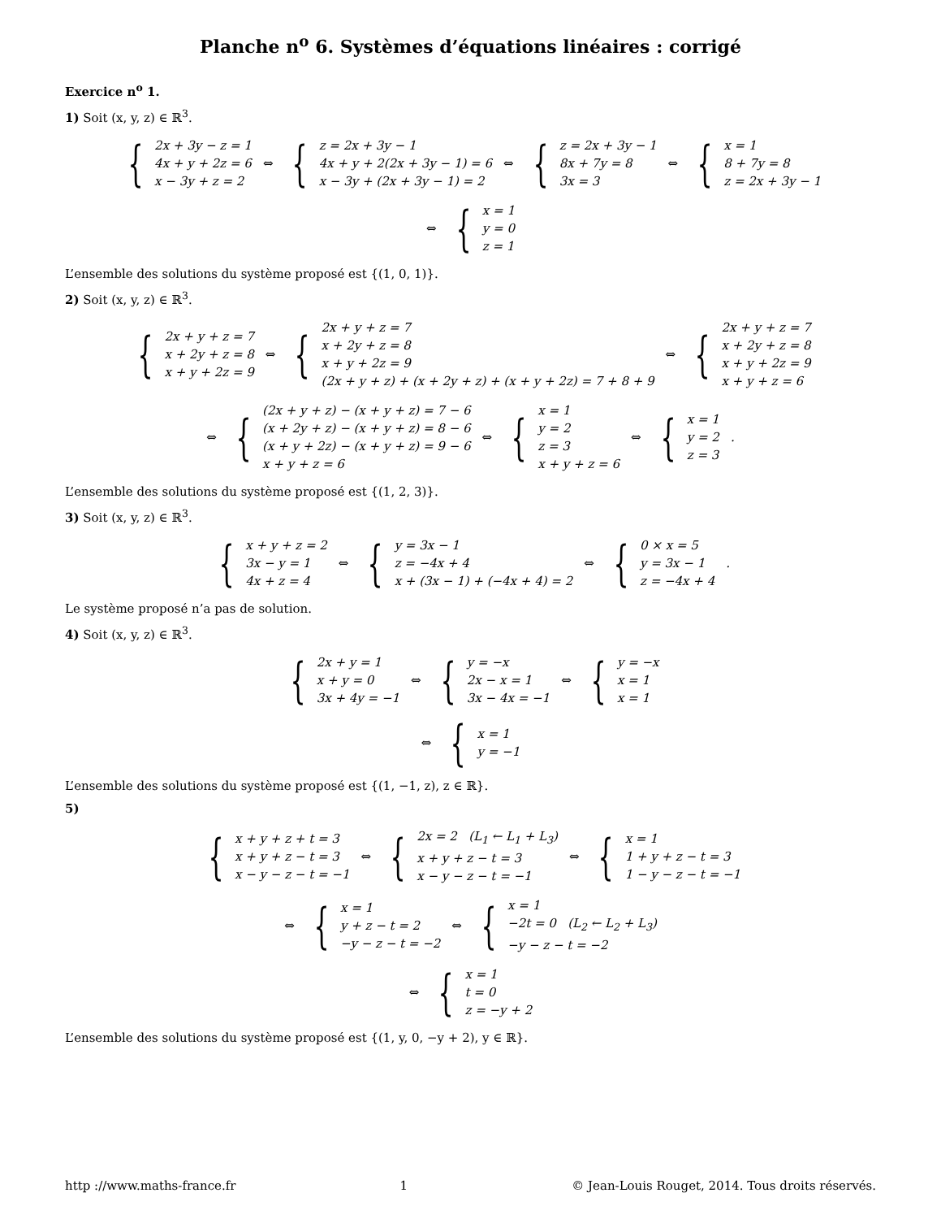Planche n<sup>o</sup> 6. Systèmes d’équations linéaires : corrigé
Exercice n<sup>o</sup> 1.
1) Soit (x, y, z) ∈ ℝ<sup>3</sup>.
{
2x + 3y − z = 1
4x + y + 2z = 6
x − 3y + z = 2
⇔
{
z = 2x + 3y − 1
4x + y + 2(2x + 3y − 1) = 6
x − 3y + (2x + 3y − 1) = 2
⇔
{
z = 2x + 3y − 1
8x + 7y = 8
3x = 3
⇔
{
x = 1
8 + 7y = 8
z = 2x + 3y − 1
⇔
{
x = 1
y = 0
z = 1
L’ensemble des solutions du système proposé est {(1, 0, 1)}.
2) Soit (x, y, z) ∈ ℝ<sup>3</sup>.
{
2x + y + z = 7
x + 2y + z = 8
x + y + 2z = 9
⇔
{
2x + y + z = 7
x + 2y + z = 8
x + y + 2z = 9
(2x + y + z) + (x + 2y + z) + (x + y + 2z) = 7 + 8 + 9
⇔
{
2x + y + z = 7
x + 2y + z = 8
x + y + 2z = 9
x + y + z = 6
⇔
{
(2x + y + z) − (x + y + z) = 7 − 6
(x + 2y + z) − (x + y + z) = 8 − 6
(x + y + 2z) − (x + y + z) = 9 − 6
x + y + z = 6
⇔
{
x = 1
y = 2
z = 3
x + y + z = 6
⇔
{
x = 1
y = 2
z = 3
.
L’ensemble des solutions du système proposé est {(1, 2, 3)}.
3) Soit (x, y, z) ∈ ℝ<sup>3</sup>.
{
x + y + z = 2
3x − y = 1
4x + z = 4
⇔
{
y = 3x − 1
z = −4x + 4
x + (3x − 1) + (−4x + 4) = 2
⇔
{
0 × x = 5
y = 3x − 1
z = −4x + 4
.
Le système proposé n’a pas de solution.
4) Soit (x, y, z) ∈ ℝ<sup>3</sup>.
{
2x + y = 1
x + y = 0
3x + 4y = −1
⇔
{
y = −x
2x − x = 1
3x − 4x = −1
⇔
{
y = −x
x = 1
x = 1
⇔
{
x = 1
y = −1
L’ensemble des solutions du système proposé est {(1, −1, z), z ∈ ℝ}.
5)
{
x + y + z + t = 3
x + y + z − t = 3
x − y − z − t = −1
⇔
{
2x = 2 (L<sub>1</sub> ← L<sub>1</sub> + L<sub>3</sub>)
x + y + z − t = 3
x − y − z − t = −1
⇔
{
x = 1
1 + y + z − t = 3
1 − y − z − t = −1
⇔
{
x = 1
y + z − t = 2
−y − z − t = −2
⇔
{
x = 1
−2t = 0 (L<sub>2</sub> ← L<sub>2</sub> + L<sub>3</sub>)
−y − z − t = −2
⇔
{
x = 1
t = 0
z = −y + 2
L’ensemble des solutions du système proposé est {(1, y, 0, −y + 2), y ∈ ℝ}.
http ://www.maths-france.fr 1 © Jean-Louis Rouget, 2014. Tous droits réservés.